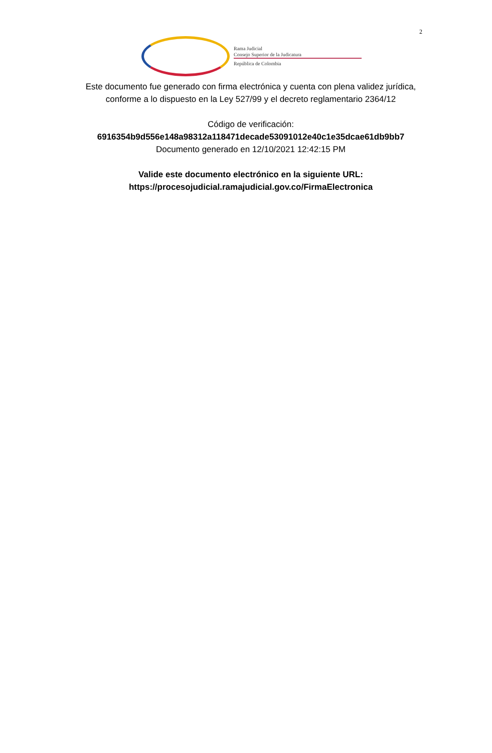2
Rama Judicial
Consejo Superior de la Judicatura
República de Colombia
Este documento fue generado con firma electrónica y cuenta con plena validez jurídica, conforme a lo dispuesto en la Ley 527/99 y el decreto reglamentario 2364/12
Código de verificación:
6916354b9d556e148a98312a118471decade53091012e40c1e35dcae61db9bb7
Documento generado en 12/10/2021 12:42:15 PM
Valide este documento electrónico en la siguiente URL:
https://procesojudicial.ramajudicial.gov.co/FirmaElectronica